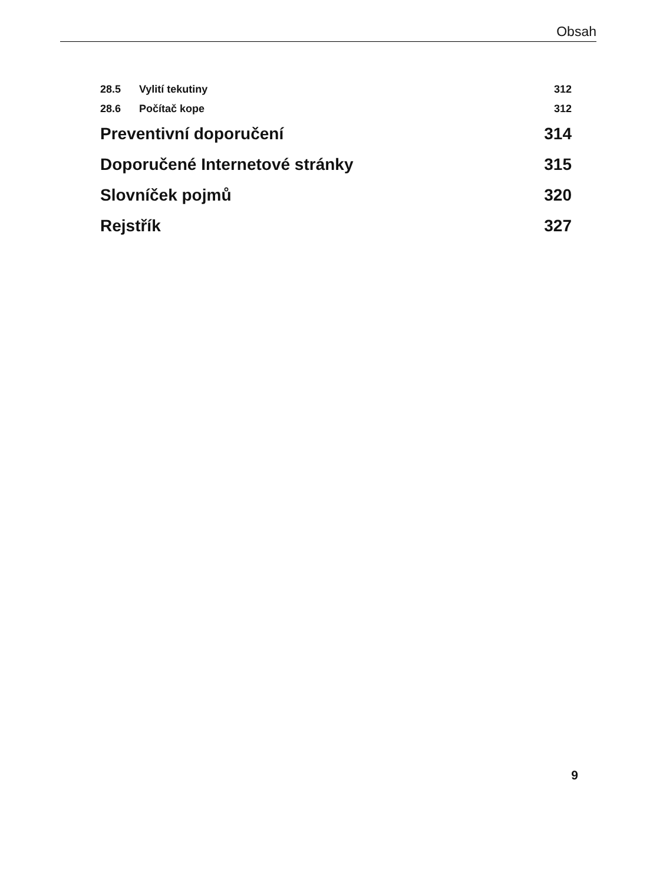Obsah
28.5 Vylití tekutiny 312
28.6 Počítač kope 312
Preventivní doporučení 314
Doporučené Internetové stránky 315
Slovníček pojmů 320
Rejstřík 327
9